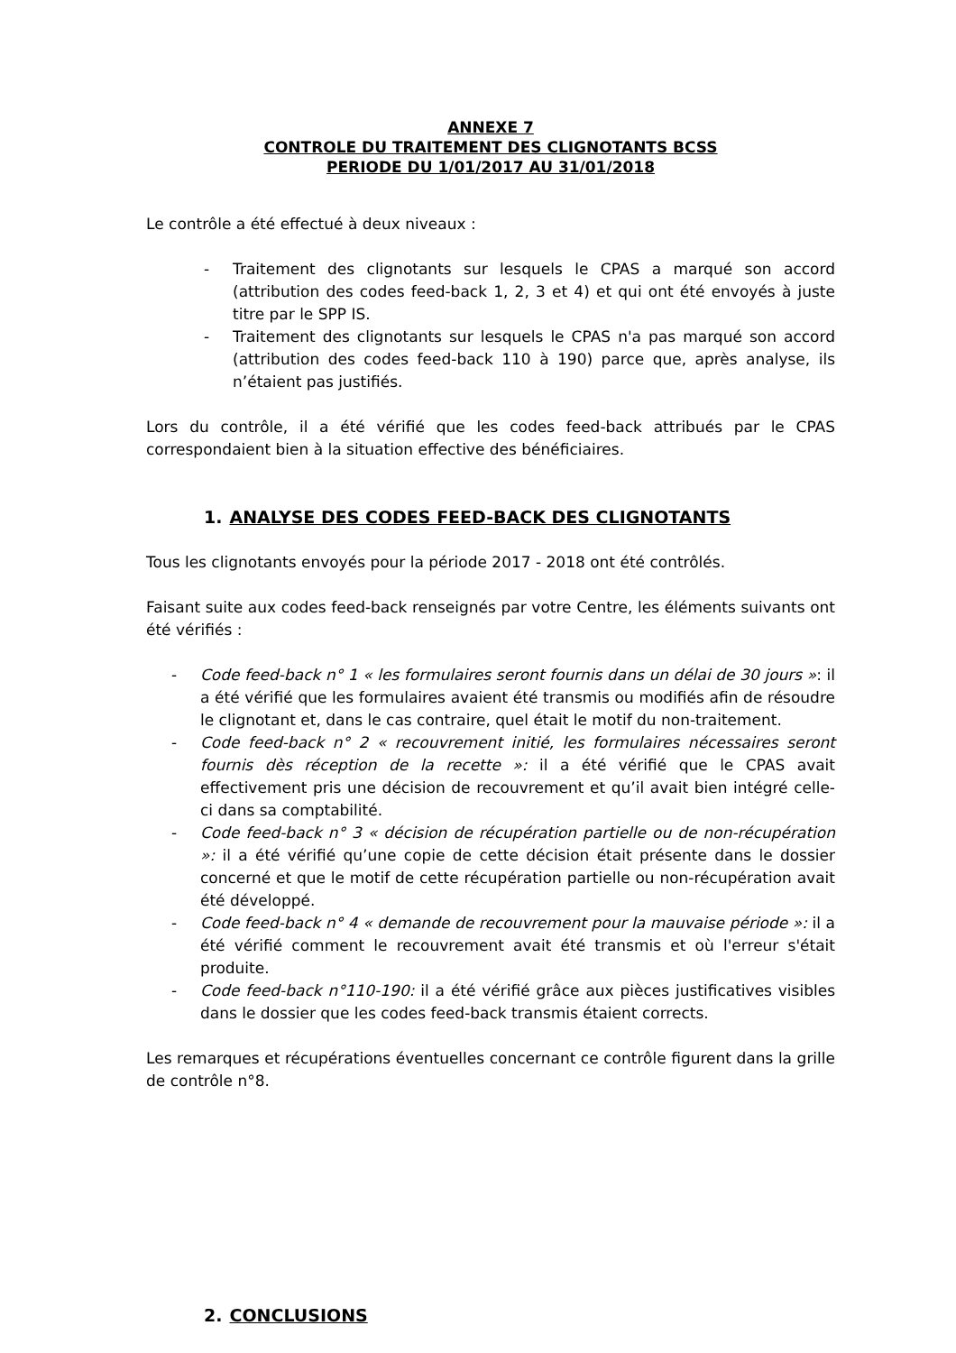ANNEXE 7
CONTROLE DU TRAITEMENT DES CLIGNOTANTS BCSS
PERIODE DU 1/01/2017 AU 31/01/2018
Le contrôle a été effectué à deux niveaux :
- Traitement des clignotants sur lesquels le CPAS a marqué son accord (attribution des codes feed-back 1, 2, 3 et 4) et qui ont été envoyés à juste titre par le SPP IS.
- Traitement des clignotants sur lesquels le CPAS n'a pas marqué son accord (attribution des codes feed-back 110 à 190) parce que, après analyse, ils n’étaient pas justifiés.
Lors du contrôle, il a été vérifié que les codes feed-back attribués par le CPAS correspondaient bien à la situation effective des bénéficiaires.
1. ANALYSE DES CODES FEED-BACK DES CLIGNOTANTS
Tous les clignotants envoyés pour la période 2017 - 2018 ont été contrôlés.
Faisant suite aux codes feed-back renseignés par votre Centre, les éléments suivants ont été vérifiés :
- Code feed-back n° 1 « les formulaires seront fournis dans un délai de 30 jours »: il a été vérifié que les formulaires avaient été transmis ou modifiés afin de résoudre le clignotant et, dans le cas contraire, quel était le motif du non-traitement.
- Code feed-back n° 2 « recouvrement initié, les formulaires nécessaires seront fournis dès réception de la recette »: il a été vérifié que le CPAS avait effectivement pris une décision de recouvrement et qu’il avait bien intégré celle-ci dans sa comptabilité.
- Code feed-back n° 3 « décision de récupération partielle ou de non-récupération »: il a été vérifié qu’une copie de cette décision était présente dans le dossier concerné et que le motif de cette récupération partielle ou non-récupération avait été développé.
- Code feed-back n° 4 « demande de recouvrement pour la mauvaise période »: il a été vérifié comment le recouvrement avait été transmis et où l'erreur s'était produite.
- Code feed-back n°110-190: il a été vérifié grâce aux pièces justificatives visibles dans le dossier que les codes feed-back transmis étaient corrects.
Les remarques et récupérations éventuelles concernant ce contrôle figurent dans la grille de contrôle n°8.
2. CONCLUSIONS